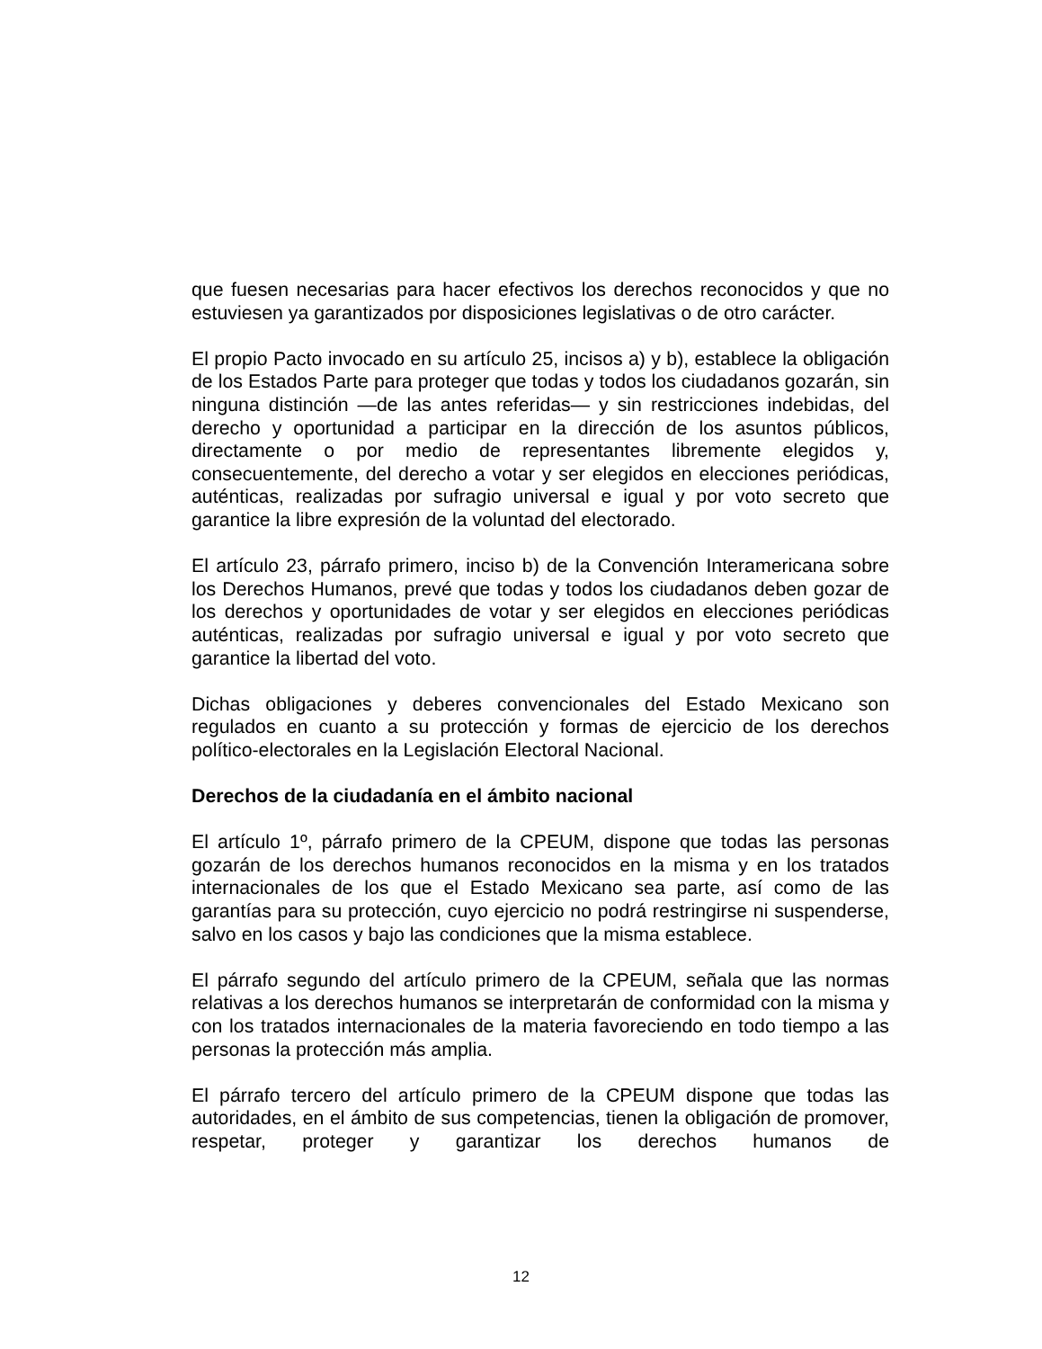que fuesen necesarias para hacer efectivos los derechos reconocidos y que no estuviesen ya garantizados por disposiciones legislativas o de otro carácter.
El propio Pacto invocado en su artículo 25, incisos a) y b), establece la obligación de los Estados Parte para proteger que todas y todos los ciudadanos gozarán, sin ninguna distinción —de las antes referidas— y sin restricciones indebidas, del derecho y oportunidad a participar en la dirección de los asuntos públicos, directamente o por medio de representantes libremente elegidos y, consecuentemente, del derecho a votar y ser elegidos en elecciones periódicas, auténticas, realizadas por sufragio universal e igual y por voto secreto que garantice la libre expresión de la voluntad del electorado.
El artículo 23, párrafo primero, inciso b) de la Convención Interamericana sobre los Derechos Humanos, prevé que todas y todos los ciudadanos deben gozar de los derechos y oportunidades de votar y ser elegidos en elecciones periódicas auténticas, realizadas por sufragio universal e igual y por voto secreto que garantice la libertad del voto.
Dichas obligaciones y deberes convencionales del Estado Mexicano son regulados en cuanto a su protección y formas de ejercicio de los derechos político-electorales en la Legislación Electoral Nacional.
Derechos de la ciudadanía en el ámbito nacional
El artículo 1º, párrafo primero de la CPEUM, dispone que todas las personas gozarán de los derechos humanos reconocidos en la misma y en los tratados internacionales de los que el Estado Mexicano sea parte, así como de las garantías para su protección, cuyo ejercicio no podrá restringirse ni suspenderse, salvo en los casos y bajo las condiciones que la misma establece.
El párrafo segundo del artículo primero de la CPEUM, señala que las normas relativas a los derechos humanos se interpretarán de conformidad con la misma y con los tratados internacionales de la materia favoreciendo en todo tiempo a las personas la protección más amplia.
El párrafo tercero del artículo primero de la CPEUM dispone que todas las autoridades, en el ámbito de sus competencias, tienen la obligación de promover, respetar, proteger y garantizar los derechos humanos de
12